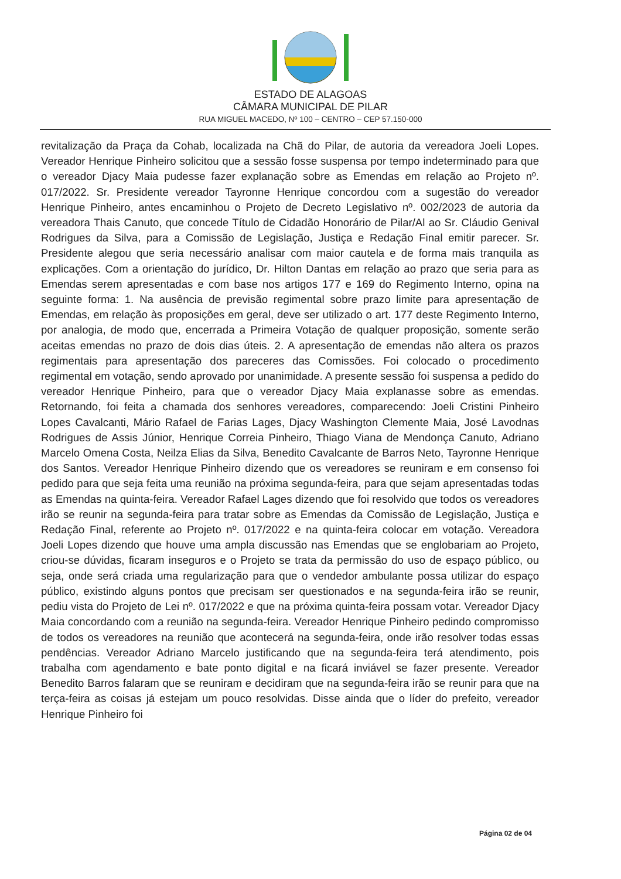ESTADO DE ALAGOAS
CÂMARA MUNICIPAL DE PILAR
RUA MIGUEL MACEDO, Nº 100 – CENTRO – CEP 57.150-000
revitalização da Praça da Cohab, localizada na Chã do Pilar, de autoria da vereadora Joeli Lopes. Vereador Henrique Pinheiro solicitou que a sessão fosse suspensa por tempo indeterminado para que o vereador Djacy Maia pudesse fazer explanação sobre as Emendas em relação ao Projeto nº. 017/2022. Sr. Presidente vereador Tayronne Henrique concordou com a sugestão do vereador Henrique Pinheiro, antes encaminhou o Projeto de Decreto Legislativo nº. 002/2023 de autoria da vereadora Thais Canuto, que concede Título de Cidadão Honorário de Pilar/Al ao Sr. Cláudio Genival Rodrigues da Silva, para a Comissão de Legislação, Justiça e Redação Final emitir parecer. Sr. Presidente alegou que seria necessário analisar com maior cautela e de forma mais tranquila as explicações. Com a orientação do jurídico, Dr. Hilton Dantas em relação ao prazo que seria para as Emendas serem apresentadas e com base nos artigos 177 e 169 do Regimento Interno, opina na seguinte forma: 1. Na ausência de previsão regimental sobre prazo limite para apresentação de Emendas, em relação às proposições em geral, deve ser utilizado o art. 177 deste Regimento Interno, por analogia, de modo que, encerrada a Primeira Votação de qualquer proposição, somente serão aceitas emendas no prazo de dois dias úteis. 2. A apresentação de emendas não altera os prazos regimentais para apresentação dos pareceres das Comissões. Foi colocado o procedimento regimental em votação, sendo aprovado por unanimidade. A presente sessão foi suspensa a pedido do vereador Henrique Pinheiro, para que o vereador Djacy Maia explanasse sobre as emendas. Retornando, foi feita a chamada dos senhores vereadores, comparecendo: Joeli Cristini Pinheiro Lopes Cavalcanti, Mário Rafael de Farias Lages, Djacy Washington Clemente Maia, José Lavodnas Rodrigues de Assis Júnior, Henrique Correia Pinheiro, Thiago Viana de Mendonça Canuto, Adriano Marcelo Omena Costa, Neilza Elias da Silva, Benedito Cavalcante de Barros Neto, Tayronne Henrique dos Santos. Vereador Henrique Pinheiro dizendo que os vereadores se reuniram e em consenso foi pedido para que seja feita uma reunião na próxima segunda-feira, para que sejam apresentadas todas as Emendas na quinta-feira. Vereador Rafael Lages dizendo que foi resolvido que todos os vereadores irão se reunir na segunda-feira para tratar sobre as Emendas da Comissão de Legislação, Justiça e Redação Final, referente ao Projeto nº. 017/2022 e na quinta-feira colocar em votação. Vereadora Joeli Lopes dizendo que houve uma ampla discussão nas Emendas que se englobariam ao Projeto, criou-se dúvidas, ficaram inseguros e o Projeto se trata da permissão do uso de espaço público, ou seja, onde será criada uma regularização para que o vendedor ambulante possa utilizar do espaço público, existindo alguns pontos que precisam ser questionados e na segunda-feira irão se reunir, pediu vista do Projeto de Lei nº. 017/2022 e que na próxima quinta-feira possam votar. Vereador Djacy Maia concordando com a reunião na segunda-feira. Vereador Henrique Pinheiro pedindo compromisso de todos os vereadores na reunião que acontecerá na segunda-feira, onde irão resolver todas essas pendências. Vereador Adriano Marcelo justificando que na segunda-feira terá atendimento, pois trabalha com agendamento e bate ponto digital e na ficará inviável se fazer presente. Vereador Benedito Barros falaram que se reuniram e decidiram que na segunda-feira irão se reunir para que na terça-feira as coisas já estejam um pouco resolvidas. Disse ainda que o líder do prefeito, vereador Henrique Pinheiro foi
Página 02 de 04